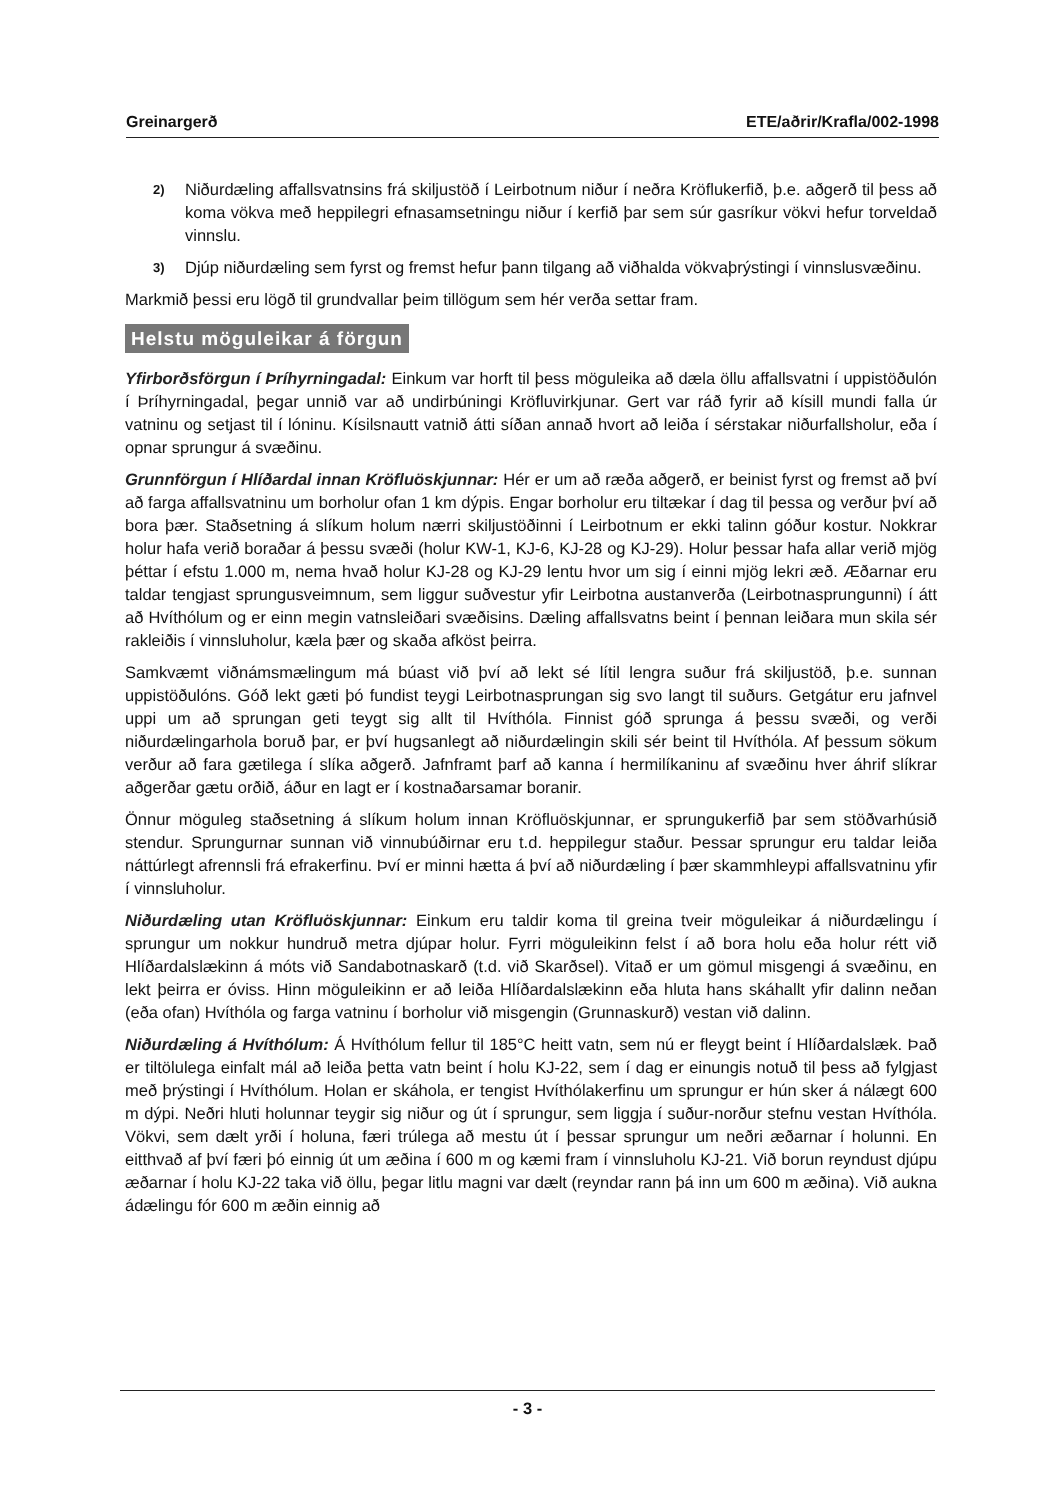Greinargerð ETE/aðrir/Krafla/002-1998
2) Niðurdæling affallsvatnsins frá skiljustöð í Leirbotnum niður í neðra Kröflukerfið, þ.e. aðgerð til þess að koma vökva með heppilegri efnasamsetningu niður í kerfið þar sem súr gasríkur vökvi hefur torveldað vinnslu.
3) Djúp niðurdæling sem fyrst og fremst hefur þann tilgang að viðhalda vökvaþrýstingi í vinnslusvæðinu.
Markmið þessi eru lögð til grundvallar þeim tillögum sem hér verða settar fram.
Helstu möguleikar á förgun
Yfirborðsförgun í Þríhyrningadal: Einkum var horft til þess möguleika að dæla öllu affallsvatni í uppistöðulón í Þríhyrningadal, þegar unnið var að undirbúningi Kröfluvirkjunar. Gert var ráð fyrir að kísill mundi falla úr vatninu og setjast til í lóninu. Kísilsnautt vatnið átti síðan annað hvort að leiða í sérstakar niðurfallsholur, eða í opnar sprungur á svæðinu.
Grunnförgun í Hlíðardal innan Kröfluöskjunnar: Hér er um að ræða aðgerð, er beinist fyrst og fremst að því að farga affallsvatninu um borholur ofan 1 km dýpis. Engar borholur eru tiltækar í dag til þessa og verður því að bora þær. Staðsetning á slíkum holum nærri skiljustöðinni í Leirbotnum er ekki talinn góður kostur. Nokkrar holur hafa verið boraðar á þessu svæði (holur KW-1, KJ-6, KJ-28 og KJ-29). Holur þessar hafa allar verið mjög þéttar í efstu 1.000 m, nema hvað holur KJ-28 og KJ-29 lentu hvor um sig í einni mjög lekri æð. Æðarnar eru taldar tengjast sprungusveimnum, sem liggur suðvestur yfir Leirbotna austanverða (Leirbotnasprungunni) í átt að Hvíthólum og er einn megin vatnsleiðari svæðisins. Dæling affallsvatns beint í þennan leiðara mun skila sér rakleiðis í vinnsluholur, kæla þær og skaða afköst þeirra.
Samkvæmt viðnámsmælingum má búast við því að lekt sé lítil lengra suður frá skiljustöð, þ.e. sunnan uppistöðulóns. Góð lekt gæti þó fundist teygi Leirbotnasprungan sig svo langt til suðurs. Getgátur eru jafnvel uppi um að sprungan geti teygt sig allt til Hvíthóla. Finnist góð sprunga á þessu svæði, og verði niðurdælingarhola boruð þar, er því hugsanlegt að niðurdælingin skili sér beint til Hvíthóla. Af þessum sökum verður að fara gætilega í slíka aðgerð. Jafnframt þarf að kanna í hermilíkaninu af svæðinu hver áhrif slíkrar aðgerðar gætu orðið, áður en lagt er í kostnaðarsamar boranir.
Önnur möguleg staðsetning á slíkum holum innan Kröfluöskjunnar, er sprungukerfið þar sem stöðvarhúsið stendur. Sprungurnar sunnan við vinnubúðirnar eru t.d. heppilegur staður. Þessar sprungur eru taldar leiða náttúrlegt afrennsli frá efrakerfinu. Því er minni hætta á því að niðurdæling í þær skammhleypi affallsvatninu yfir í vinnsluholur.
Niðurdæling utan Kröfluöskjunnar: Einkum eru taldir koma til greina tveir möguleikar á niðurdælingu í sprungur um nokkur hundruð metra djúpar holur. Fyrri möguleikinn felst í að bora holu eða holur rétt við Hlíðardalslækinn á móts við Sandabotnaskarð (t.d. við Skarðsel). Vitað er um gömul misgengi á svæðinu, en lekt þeirra er óviss. Hinn möguleikinn er að leiða Hlíðardalslækinn eða hluta hans skáhallt yfir dalinn neðan (eða ofan) Hvíthóla og farga vatninu í borholur við misgengin (Grunnaskurð) vestan við dalinn.
Niðurdæling á Hvíthólum: Á Hvíthólum fellur til 185°C heitt vatn, sem nú er fleygt beint í Hlíðardalslæk. Það er tiltölulega einfalt mál að leiða þetta vatn beint í holu KJ-22, sem í dag er einungis notuð til þess að fylgjast með þrýstingi í Hvíthólum. Holan er skáhola, er tengist Hvíthólakerfinu um sprungur er hún sker á nálægt 600 m dýpi. Neðri hluti holunnar teygir sig niður og út í sprungur, sem liggja í suður-norður stefnu vestan Hvíthóla. Vökvi, sem dælt yrði í holuna, færi trúlega að mestu út í þessar sprungur um neðri æðarnar í holunni. En eitthvað af því færi þó einnig út um æðina í 600 m og kæmi fram í vinnsluholu KJ-21. Við borun reyndust djúpu æðarnar í holu KJ-22 taka við öllu, þegar litlu magni var dælt (reyndar rann þá inn um 600 m æðina). Við aukna ádælingu fór 600 m æðin einnig að
- 3 -